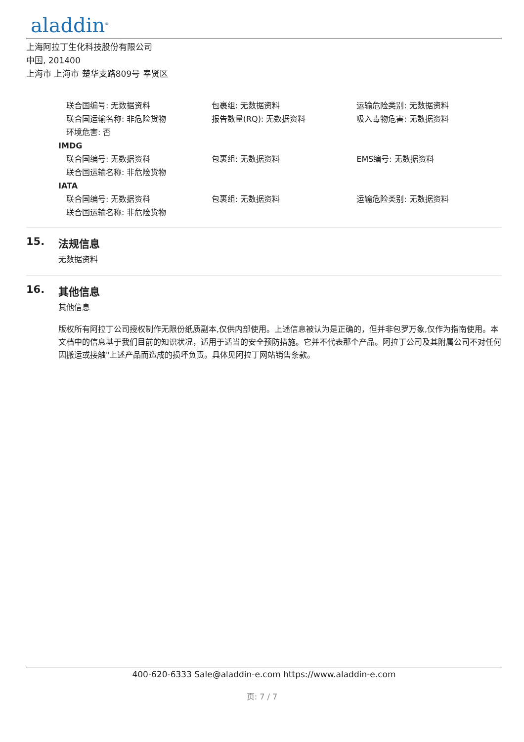aladdin<sup>®</sup>
上海阿拉丁生化科技股份有限公司
中国, 201400
上海市 上海市 楚华支路809号 奉贤区
联合国编号: 无数据资料 包裹组: 无数据资料 运输危险类别: 无数据资料
联合国运输名称: 非危险货物 报告数量(RQ): 无数据资料 吸入毒物危害: 无数据资料
环境危害: 否
IMDG
联合国编号: 无数据资料 包裹组: 无数据资料 EMS编号: 无数据资料
联合国运输名称: 非危险货物
IATA
联合国编号: 无数据资料 包裹组: 无数据资料 运输危险类别: 无数据资料
联合国运输名称: 非危险货物
15. 法规信息
无数据资料
16. 其他信息
其他信息
版权所有阿拉丁公司授权制作无限份纸质副本,仅供内部使用。上述信息被认为是正确的，但并非包罗万象,仅作为指南使用。本文档中的信息基于我们目前的知识状况，适用于适当的安全预防措施。它并不代表那个产品。阿拉丁公司及其附属公司不对任何因搬运或接触"上述产品而造成的损坏负责。具体见阿拉丁网站销售条款。
400-620-6333 Sale@aladdin-e.com https://www.aladdin-e.com
页: 7 / 7